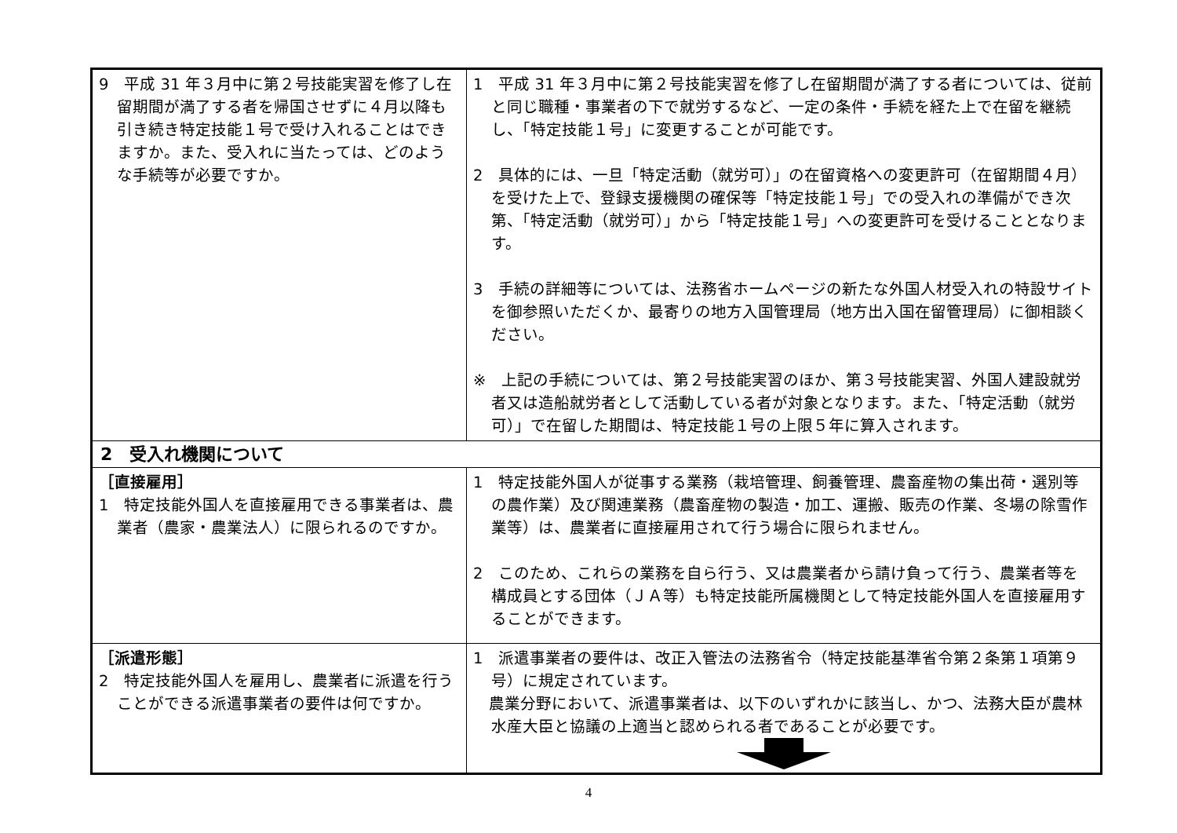| 9 平成 31 年３月中に第２号技能実習を修了し在留期間が満了する者を帰国させずに４月以降も引き続き特定技能１号で受け入れることはできますか。また、受入れに当たっては、どのような手続等が必要ですか。 | 1 平成 31 年３月中に第２号技能実習を修了し在留期間が満了する者については、従前と同じ職種・事業者の下で就労するなど、一定の条件・手続を経た上で在留を継続し、「特定技能１号」に変更することが可能です。 2 具体的には、一旦「特定活動（就労可）」の在留資格への変更許可（在留期間４月）を受けた上で、登録支援機関の確保等「特定技能１号」での受入れの準備ができ次第、「特定活動（就労可）」から「特定技能１号」への変更許可を受けることとなります。 3 手続の詳細等については、法務省ホームページの新たな外国人材受入れの特設サイトを御参照いただくか、最寄りの地方入国管理局（地方出入国在留管理局）に御相談ください。 ※ 上記の手続については、第２号技能実習のほか、第３号技能実習、外国人建設就労者又は造船就労者として活動している者が対象となります。また、「特定活動（就労可）」で在留した期間は、特定技能１号の上限５年に算入されます。 |
| 2 受入れ機関について | |
| ［直接雇用］ 1 特定技能外国人を直接雇用できる事業者は、農業者（農家・農業法人）に限られるのですか。 | 1 特定技能外国人が従事する業務（栽培管理、飼養管理、農畜産物の集出荷・選別等の農作業）及び関連業務（農畜産物の製造・加工、運搬、販売の作業、冬場の除雪作業等）は、農業者に直接雇用されて行う場合に限られません。 2 このため、これらの業務を自ら行う、又は農業者から請け負って行う、農業者等を構成員とする団体（ＪＡ等）も特定技能所属機関として特定技能外国人を直接雇用することができます。 |
| ［派遣形態］ 2 特定技能外国人を雇用し、農業者に派遣を行うことができる派遣事業者の要件は何ですか。 | 1 派遣事業者の要件は、改正入管法の法務省令（特定技能基準省令第２条第１項第９号）に規定されています。 農業分野において、派遣事業者は、以下のいずれかに該当し、かつ、法務大臣が農林水産大臣と協議の上適当と認められる者であることが必要です。 |
4